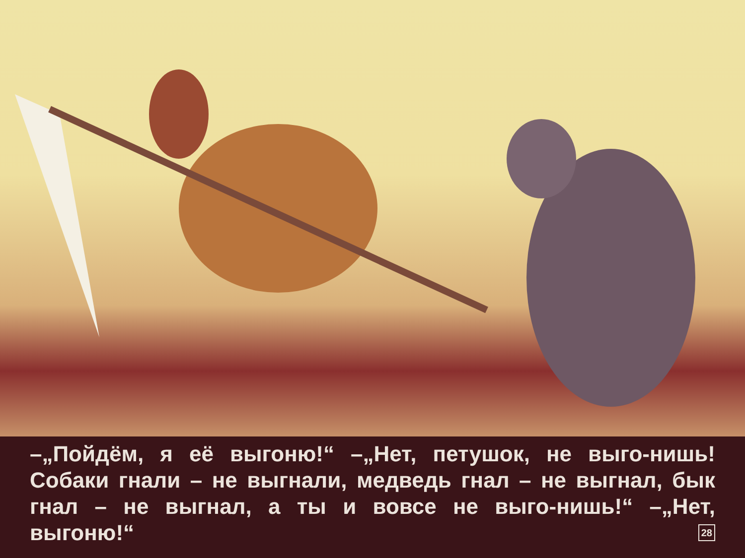–„Пойдём, я её выгоню!“ –„Нет, петушок, не выго-нишь! Собаки гнали – не выгнали, медведь гнал – не выгнал, бык гнал – не выгнал, а ты и вовсе не выго-нишь!“ –„Нет, выгоню!“ 28